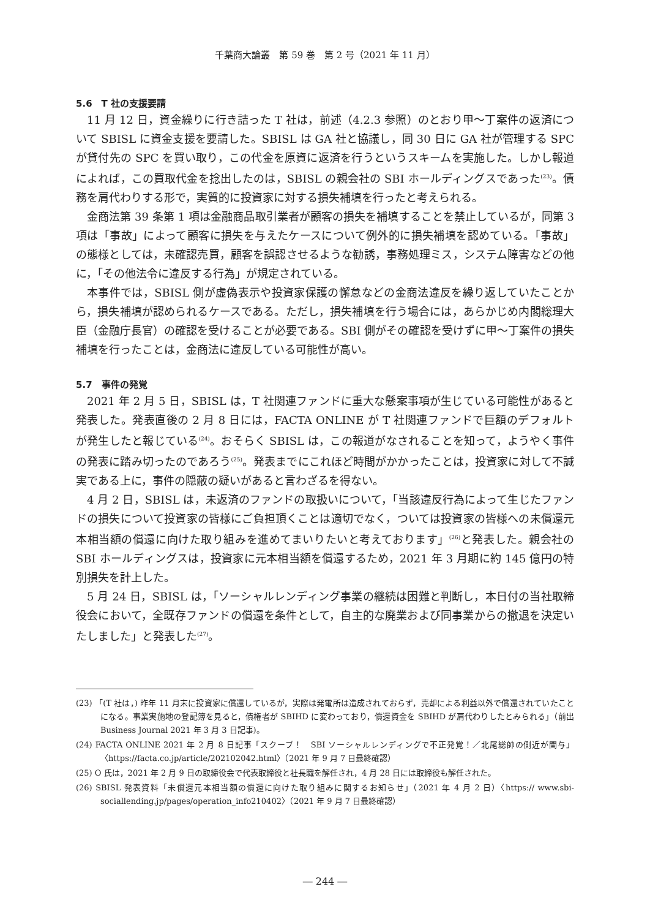千葉商大論叢　第 59 巻　第 2 号（2021 年 11 月）
5.6　T 社の支援要請
11 月 12 日，資金繰りに行き詰った T 社は，前述（4.2.3 参照）のとおり甲～丁案件の返済について SBISL に資金支援を要請した。SBISL は GA 社と協議し，同 30 日に GA 社が管理する SPC が貸付先の SPC を買い取り，この代金を原資に返済を行うというスキームを実施した。しかし報道によれば，この買取代金を捻出したのは，SBISL の親会社の SBI ホールディングスであった<sup>(23)</sup>。債務を肩代わりする形で，実質的に投資家に対する損失補填を行ったと考えられる。
金商法第 39 条第 1 項は金融商品取引業者が顧客の損失を補填することを禁止しているが，同第 3 項は「事故」によって顧客に損失を与えたケースについて例外的に損失補填を認めている。「事故」の態様としては，未確認売買，顧客を誤認させるような勧誘，事務処理ミス，システム障害などの他に，「その他法令に違反する行為」が規定されている。
本事件では，SBISL 側が虚偽表示や投資家保護の懈怠などの金商法違反を繰り返していたことから，損失補填が認められるケースである。ただし，損失補填を行う場合には，あらかじめ内閣総理大臣（金融庁長官）の確認を受けることが必要である。SBI 側がその確認を受けずに甲～丁案件の損失補填を行ったことは，金商法に違反している可能性が高い。
5.7　事件の発覚
2021 年 2 月 5 日，SBISL は，T 社関連ファンドに重大な懸案事項が生じている可能性があると発表した。発表直後の 2 月 8 日には，FACTA ONLINE が T 社関連ファンドで巨額のデフォルトが発生したと報じている<sup>(24)</sup>。おそらく SBISL は，この報道がなされることを知って，ようやく事件の発表に踏み切ったのであろう<sup>(25)</sup>。発表までにこれほど時間がかかったことは，投資家に対して不誠実である上に，事件の隠蔽の疑いがあると言わざるを得ない。
4 月 2 日，SBISL は，未返済のファンドの取扱いについて，「当該違反行為によって生じたファンドの損失について投資家の皆様にご負担頂くことは適切でなく，ついては投資家の皆様への未償還元本相当額の償還に向けた取り組みを進めてまいりたいと考えております」<sup>(26)</sup>と発表した。親会社の SBI ホールディングスは，投資家に元本相当額を償還するため，2021 年 3 月期に約 145 億円の特別損失を計上した。
5 月 24 日，SBISL は，「ソーシャルレンディング事業の継続は困難と判断し，本日付の当社取締役会において，全既存ファンドの償還を条件として，自主的な廃業および同事業からの撤退を決定いたしました」と発表した<sup>(27)</sup>。
(23) 「(T 社は，) 昨年 11 月末に投資家に償還しているが，実際は発電所は造成されておらず，売却による利益以外で償還されていたことになる。事業実施地の登記簿を見ると，債権者が SBIHD に変わっており，償還資金を SBIHD が肩代わりしたとみられる」（前出 Business Journal 2021 年 3 月 3 日記事)。
(24) FACTA ONLINE 2021 年 2 月 8 日記事「スクープ！　SBI ソーシャルレンディングで不正発覚！／北尾総帥の側近が関与」〈https://facta.co.jp/article/202102042.html〉（2021 年 9 月 7 日最終確認）
(25) O 氏は，2021 年 2 月 9 日の取締役会で代表取締役と社長職を解任され，4 月 28 日には取締役も解任された。
(26) SBISL 発表資料「未償還元本相当額の償還に向けた取り組みに関するお知らせ」（2021 年 4 月 2 日）〈https:// www.sbi-sociallending.jp/pages/operation_info210402〉（2021 年 9 月 7 日最終確認）
― 244 ―